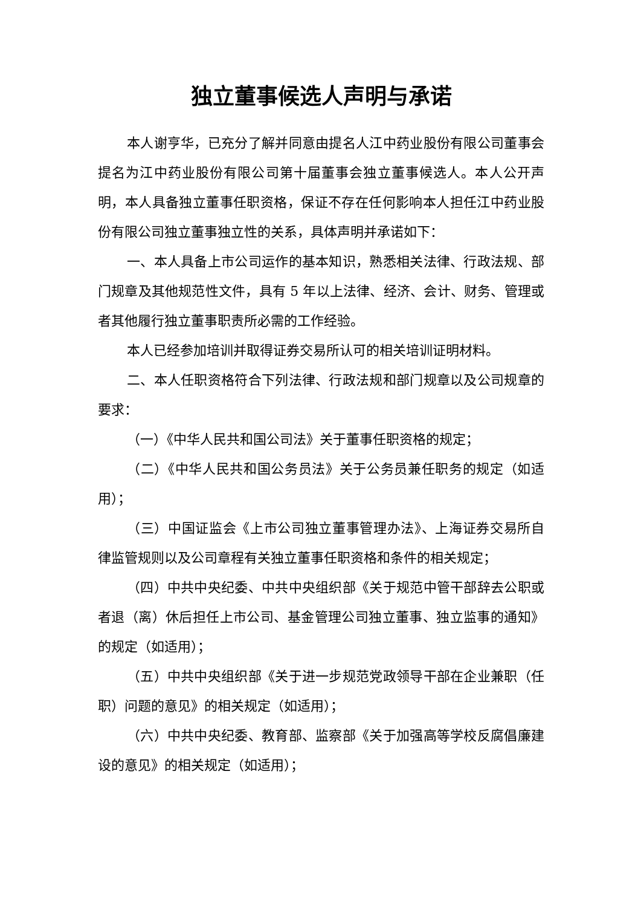独立董事候选人声明与承诺
本人谢亨华，已充分了解并同意由提名人江中药业股份有限公司董事会提名为江中药业股份有限公司第十届董事会独立董事候选人。本人公开声明，本人具备独立董事任职资格，保证不存在任何影响本人担任江中药业股份有限公司独立董事独立性的关系，具体声明并承诺如下：
一、本人具备上市公司运作的基本知识，熟悉相关法律、行政法规、部门规章及其他规范性文件，具有 5 年以上法律、经济、会计、财务、管理或者其他履行独立董事职责所必需的工作经验。
本人已经参加培训并取得证券交易所认可的相关培训证明材料。
二、本人任职资格符合下列法律、行政法规和部门规章以及公司规章的要求：
（一）《中华人民共和国公司法》关于董事任职资格的规定；
（二）《中华人民共和国公务员法》关于公务员兼任职务的规定（如适用）；
（三）中国证监会《上市公司独立董事管理办法》、上海证券交易所自律监管规则以及公司章程有关独立董事任职资格和条件的相关规定；
（四）中共中央纪委、中共中央组织部《关于规范中管干部辞去公职或者退（离）休后担任上市公司、基金管理公司独立董事、独立监事的通知》的规定（如适用）；
（五）中共中央组织部《关于进一步规范党政领导干部在企业兼职（任职）问题的意见》的相关规定（如适用）；
（六）中共中央纪委、教育部、监察部《关于加强高等学校反腐倡廉建设的意见》的相关规定（如适用）；